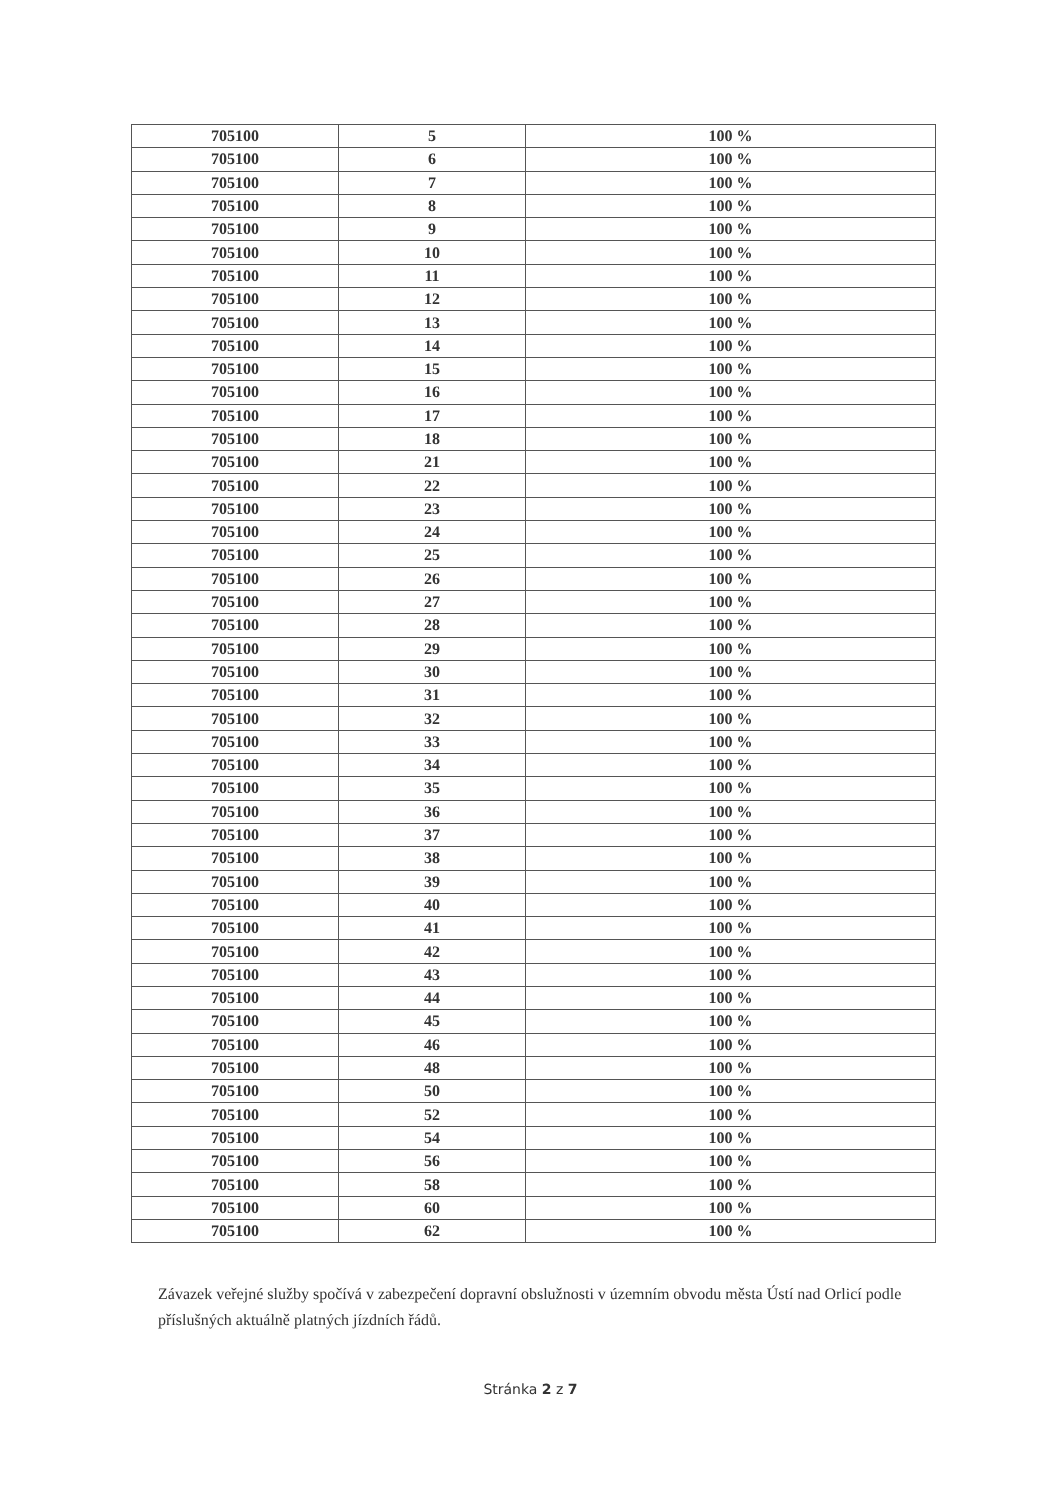| 705100 | 5 | 100 % |
| 705100 | 6 | 100 % |
| 705100 | 7 | 100 % |
| 705100 | 8 | 100 % |
| 705100 | 9 | 100 % |
| 705100 | 10 | 100 % |
| 705100 | 11 | 100 % |
| 705100 | 12 | 100 % |
| 705100 | 13 | 100 % |
| 705100 | 14 | 100 % |
| 705100 | 15 | 100 % |
| 705100 | 16 | 100 % |
| 705100 | 17 | 100 % |
| 705100 | 18 | 100 % |
| 705100 | 21 | 100 % |
| 705100 | 22 | 100 % |
| 705100 | 23 | 100 % |
| 705100 | 24 | 100 % |
| 705100 | 25 | 100 % |
| 705100 | 26 | 100 % |
| 705100 | 27 | 100 % |
| 705100 | 28 | 100 % |
| 705100 | 29 | 100 % |
| 705100 | 30 | 100 % |
| 705100 | 31 | 100 % |
| 705100 | 32 | 100 % |
| 705100 | 33 | 100 % |
| 705100 | 34 | 100 % |
| 705100 | 35 | 100 % |
| 705100 | 36 | 100 % |
| 705100 | 37 | 100 % |
| 705100 | 38 | 100 % |
| 705100 | 39 | 100 % |
| 705100 | 40 | 100 % |
| 705100 | 41 | 100 % |
| 705100 | 42 | 100 % |
| 705100 | 43 | 100 % |
| 705100 | 44 | 100 % |
| 705100 | 45 | 100 % |
| 705100 | 46 | 100 % |
| 705100 | 48 | 100 % |
| 705100 | 50 | 100 % |
| 705100 | 52 | 100 % |
| 705100 | 54 | 100 % |
| 705100 | 56 | 100 % |
| 705100 | 58 | 100 % |
| 705100 | 60 | 100 % |
| 705100 | 62 | 100 % |
Závazek veřejné služby spočívá v zabezpečení dopravní obslužnosti v územním obvodu města Ústí nad Orlicí podle příslušných aktuálně platných jízdních řádů.
Stránka 2 z 7